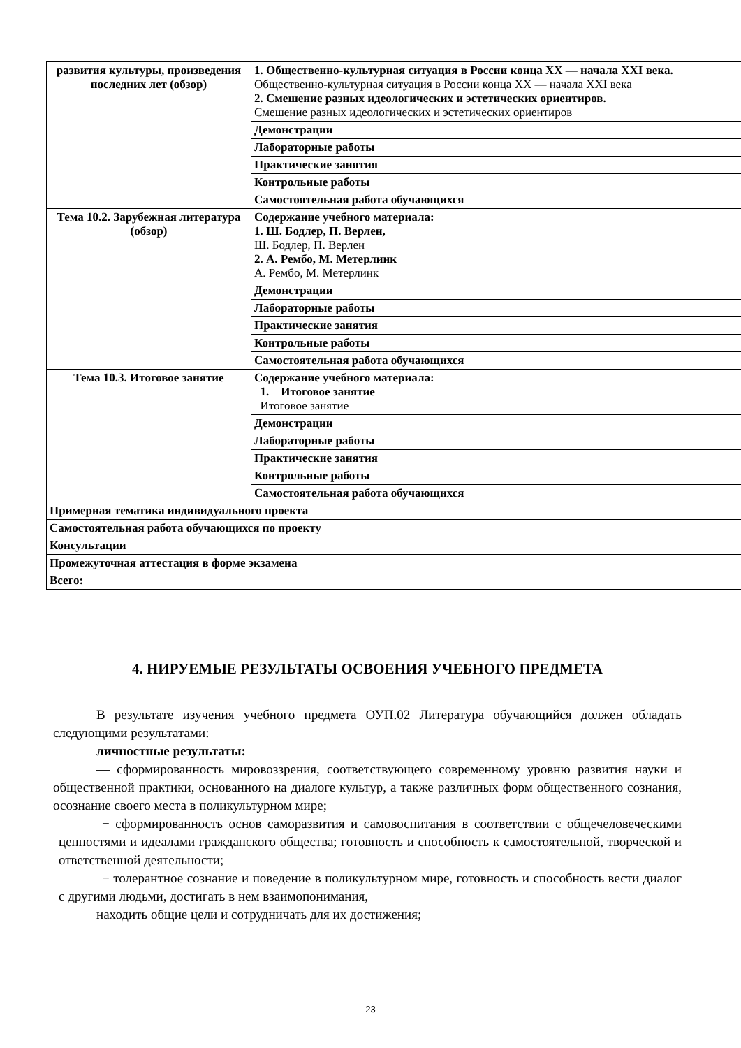| развития культуры, произведения последних лет (обзор) | 1. Общественно-культурная ситуация в России конца ХХ — начала ХХI века. Общественно-культурная ситуация в России конца ХХ — начала ХХI века 2. Смешение разных идеологических и эстетических ориентиров. Смешение разных идеологических и эстетических ориентиров |
| | Демонстрации |
| | Лабораторные работы |
| | Практические занятия |
| | Контрольные работы |
| | Самостоятельная работа обучающихся |
| Тема 10.2. Зарубежная литература (обзор) | Содержание учебного материала: 1. Ш. Бодлер, П. Верлен, Ш. Бодлер, П. Верлен 2. А. Рембо, М. Метерлинк А. Рембо, М. Метерлинк |
| | Демонстрации |
| | Лабораторные работы |
| | Практические занятия |
| | Контрольные работы |
| | Самостоятельная работа обучающихся |
| Тема 10.3. Итоговое занятие | Содержание учебного материала: 1. Итоговое занятие Итоговое занятие |
| | Демонстрации |
| | Лабораторные работы |
| | Практические занятия |
| | Контрольные работы |
| | Самостоятельная работа обучающихся |
| Примерная тематика индивидуального проекта | |
| Самостоятельная работа обучающихся по проекту | |
| Консультации | |
| Промежуточная аттестация в форме экзамена | |
| Всего: | |
4. НИРУЕМЫЕ РЕЗУЛЬТАТЫ ОСВОЕНИЯ УЧЕБНОГО ПРЕДМЕТА
В результате изучения учебного предмета ОУП.02 Литература обучающийся должен обладать следующими результатами:
личностные результаты:
— сформированность мировоззрения, соответствующего современному уровню развития науки и общественной практики, основанного на диалоге культур, а также различных форм общественного сознания, осознание своего места в поликультурном мире;
− сформированность основ саморазвития и самовоспитания в соответствии с общечеловеческими ценностями и идеалами гражданского общества; готовность и способность к самостоятельной, творческой и ответственной деятельности;
− толерантное сознание и поведение в поликультурном мире, готовность и способность вести диалог с другими людьми, достигать в нем взаимопонимания,
находить общие цели и сотрудничать для их достижения;
23